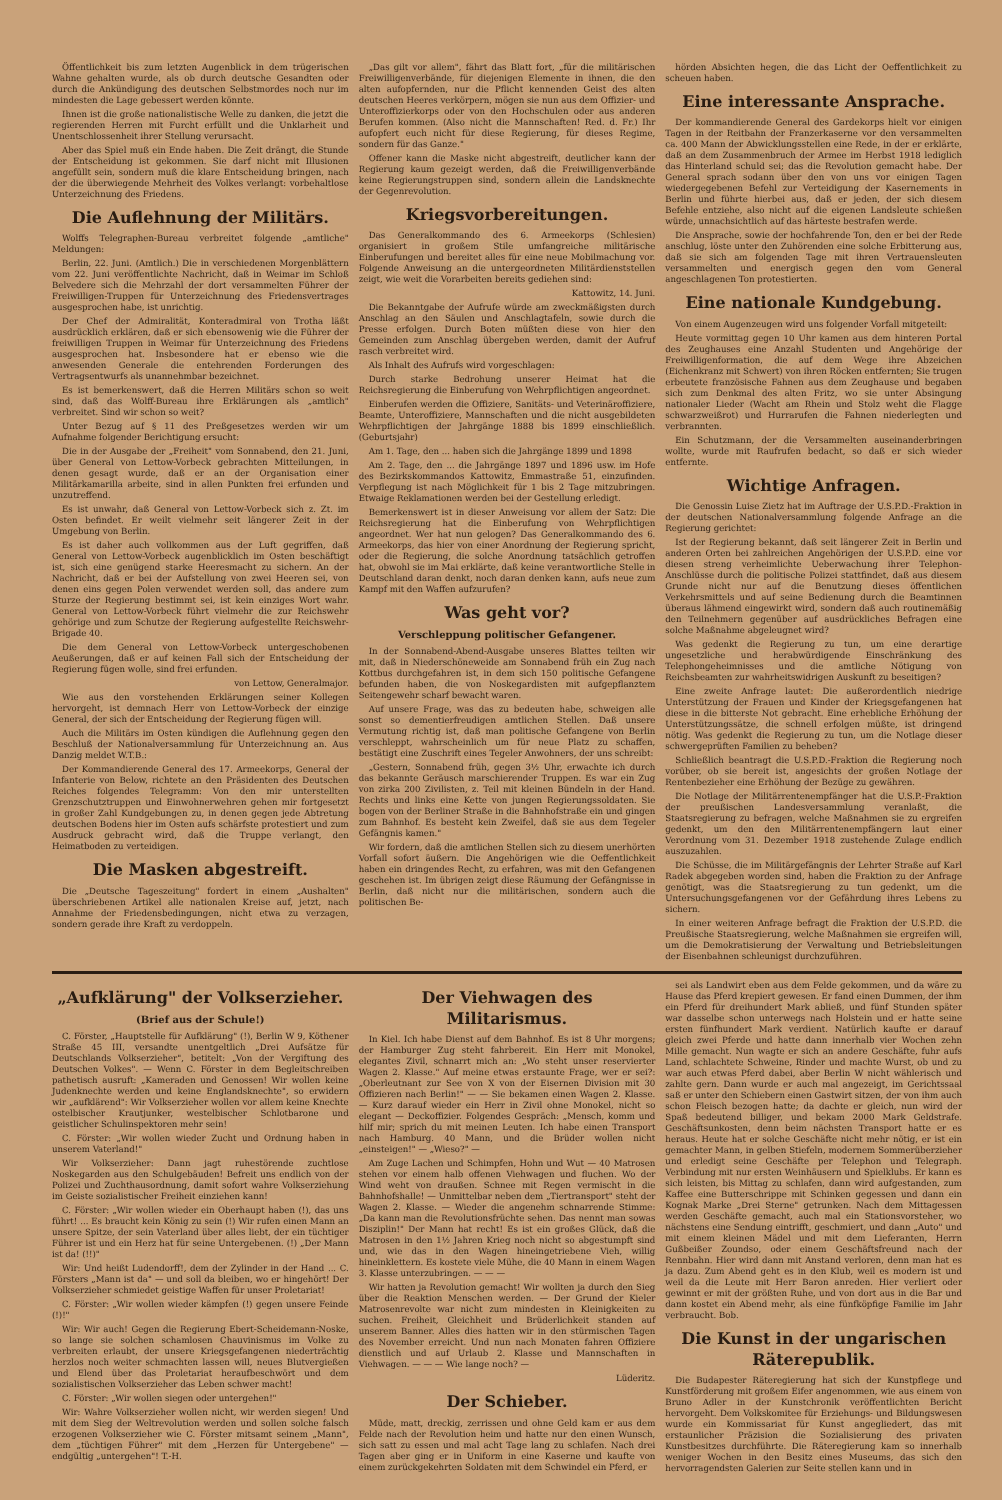Öffentlichkeit bis zum letzten Augenblick in dem trügerischen Wahne gehalten wurde, als ob durch deutsche Gesandten oder durch die Ankündigung des deutschen Selbstmordes noch nur im mindesten die Lage gebessert werden könnte.
Ihnen ist die große nationalistische Welle zu danken, die jetzt die regierenden Herren mit Furcht erfüllt und die Unklarheit und Unentschlossenheit ihrer Stellung verursacht.
Aber das Spiel muß ein Ende haben. Die Zeit drängt, die Stunde der Entscheidung ist gekommen. Sie darf nicht mit Illusionen angefüllt sein, sondern muß die klare Entscheidung bringen, nach der die überwiegende Mehrheit des Volkes verlangt: vorbehaltlose Unterzeichnung des Friedens.
Die Auflehnung der Militärs.
Wolffs Telegraphen-Bureau verbreitet folgende „amtliche" Meldungen:
Berlin, 22. Juni. (Amtlich.) Die in verschiedenen Morgenblättern vom 22. Juni veröffentlichte Nachricht, daß in Weimar im Schloß Belvedere sich die Mehrzahl der dort versammelten Führer der Freiwilligen-Truppen für Unterzeichnung des Friedensvertrages ausgesprochen habe, ist unrichtig.
Der Chef der Admiralität, Konteradmiral von Trotha läßt ausdrücklich erklären, daß er sich ebensowenig wie die Führer der freiwilligen Truppen in Weimar für Unterzeichnung des Friedens ausgesprochen hat. Insbesondere hat er ebenso wie die anwesenden Generale die entehrenden Forderungen des Vertragsentwurfs als unannehmbar bezeichnet.
Es ist bemerkenswert, daß die Herren Militärs schon so weit sind, daß das Wolff-Bureau ihre Erklärungen als „amtlich" verbreitet. Sind wir schon so weit?
Unter Bezug auf § 11 des Preßgesetzes werden wir um Aufnahme folgender Berichtigung ersucht:
Die in der Ausgabe der „Freiheit" vom Sonnabend, den 21. Juni, über General von Lettow-Vorbeck gebrachten Mitteilungen, in denen gesagt wurde, daß er an der Organisation einer Militärkamarilla arbeite, sind in allen Punkten frei erfunden und unzutreffend.
Es ist unwahr, daß General von Lettow-Vorbeck sich z. Zt. im Osten befindet. Er weilt vielmehr seit längerer Zeit in der Umgebung von Berlin.
Es ist daher auch vollkommen aus der Luft gegriffen, daß General von Lettow-Vorbeck augenblicklich im Osten beschäftigt ist, sich eine genügend starke Heeresmacht zu sichern. An der Nachricht, daß er bei der Aufstellung von zwei Heeren sei, von denen eins gegen Polen verwendet werden soll, das andere zum Sturze der Regierung bestimmt sei, ist kein einziges Wort wahr. General von Lettow-Vorbeck führt vielmehr die zur Reichswehr gehörige und zum Schutze der Regierung aufgestellte Reichswehr-Brigade 40.
Die dem General von Lettow-Vorbeck untergeschobenen Aeußerungen, daß er auf keinen Fall sich der Entscheidung der Regierung fügen wolle, sind frei erfunden.
von Lettow, Generalmajor.
Wie aus den vorstehenden Erklärungen seiner Kollegen hervorgeht, ist demnach Herr von Lettow-Vorbeck der einzige General, der sich der Entscheidung der Regierung fügen will.
Auch die Militärs im Osten kündigen die Auflehnung gegen den Beschluß der Nationalversammlung für Unterzeichnung an. Aus Danzig meldet W.T.B.:
Der Kommandierende General des 17. Armeekorps, General der Infanterie von Below, richtete an den Präsidenten des Deutschen Reiches folgendes Telegramm: Von den mir unterstellten Grenzschutztruppen und Einwohnerwehren gehen mir fortgesetzt in großer Zahl Kundgebungen zu, in denen gegen jede Abtretung deutschen Bodens hier im Osten aufs schärfste protestiert und zum Ausdruck gebracht wird, daß die Truppe verlangt, den Heimatboden zu verteidigen.
Die Masken abgestreift.
Die „Deutsche Tageszeitung" fordert in einem „Aushalten" überschriebenen Artikel alle nationalen Kreise auf, jetzt, nach Annahme der Friedensbedingungen, nicht etwa zu verzagen, sondern gerade ihre Kraft zu verdoppeln.
„Das gilt vor allem", fährt das Blatt fort, „für die militärischen Freiwilligenverbände, für diejenigen Elemente in ihnen, die den alten aufopfernden, nur die Pflicht kennenden Geist des alten deutschen Heeres verkörpern, mögen sie nun aus dem Offizier- und Unteroffizierkorps oder von den Hochschulen oder aus anderen Berufen kommen. (Also nicht die Mannschaften! Red. d. Fr.) Ihr aufopfert euch nicht für diese Regierung, für dieses Regime, sondern für das Ganze."
Offener kann die Maske nicht abgestreift, deutlicher kann der Regierung kaum gezeigt werden, daß die Freiwilligenverbände keine Regierungstruppen sind, sondern allein die Landsknechte der Gegenrevolution.
Kriegsvorbereitungen.
Das Generalkommando des 6. Armeekorps (Schlesien) organisiert in großem Stile umfangreiche militärische Einberufungen und bereitet alles für eine neue Mobilmachung vor. Folgende Anweisung an die untergeordneten Militärdienststellen zeigt, wie weit die Vorarbeiten bereits gediehen sind:
Kattowitz, 14. Juni.
Die Bekanntgabe der Aufrufe würde am zweckmäßigsten durch Anschlag an den Säulen und Anschlagtafeln, sowie durch die Presse erfolgen. Durch Boten müßten diese von hier den Gemeinden zum Anschlag übergeben werden, damit der Aufruf rasch verbreitet wird.
Als Inhalt des Aufrufs wird vorgeschlagen:
Durch starke Bedrohung unserer Heimat hat die Reichsregierung die Einberufung von Wehrpflichtigen angeordnet.
Einberufen werden die Offiziere, Sanitäts- und Veterinäroffiziere, Beamte, Unteroffiziere, Mannschaften und die nicht ausgebildeten Wehrpflichtigen der Jahrgänge 1888 bis 1899 einschließlich. (Geburtsjahr)
Am 1. Tage, den ... haben sich die Jahrgänge 1899 und 1898
Am 2. Tage, den ... die Jahrgänge 1897 und 1896 usw. im Hofe des Bezirkskommandos Kattowitz, Emmastraße 51, einzufinden. Verpflegung ist nach Möglichkeit für 1 bis 2 Tage mitzubringen. Etwaige Reklamationen werden bei der Gestellung erledigt.
Bemerkenswert ist in dieser Anweisung vor allem der Satz: Die Reichsregierung hat die Einberufung von Wehrpflichtigen angeordnet. Wer hat nun gelogen? Das Generalkommando des 6. Armeekorps, das hier von einer Anordnung der Regierung spricht, oder die Regierung, die solche Anordnung tatsächlich getroffen hat, obwohl sie im Mai erklärte, daß keine verantwortliche Stelle in Deutschland daran denkt, noch daran denken kann, aufs neue zum Kampf mit den Waffen aufzurufen?
Was geht vor?
Verschleppung politischer Gefangener.
In der Sonnabend-Abend-Ausgabe unseres Blattes teilten wir mit, daß in Niederschöneweide am Sonnabend früh ein Zug nach Kottbus durchgefahren ist, in dem sich 150 politische Gefangene befunden haben, die von Noskegardisten mit aufgepflanztem Seitengewehr scharf bewacht waren.
Auf unsere Frage, was das zu bedeuten habe, schweigen alle sonst so dementierfreudigen amtlichen Stellen. Daß unsere Vermutung richtig ist, daß man politische Gefangene von Berlin verschleppt, wahrscheinlich um für neue Platz zu schaffen, bestätigt eine Zuschrift eines Tegeler Anwohners, der uns schreibt:
„Gestern, Sonnabend früh, gegen 3½ Uhr, erwachte ich durch das bekannte Geräusch marschierender Truppen. Es war ein Zug von zirka 200 Zivilisten, z. Teil mit kleinen Bündeln in der Hand. Rechts und links eine Kette von jungen Regierungssoldaten. Sie bogen von der Berliner Straße in die Bahnhofstraße ein und gingen zum Bahnhof. Es besteht kein Zweifel, daß sie aus dem Tegeler Gefängnis kamen."
Wir fordern, daß die amtlichen Stellen sich zu diesem unerhörten Vorfall sofort äußern. Die Angehörigen wie die Oeffentlichkeit haben ein dringendes Recht, zu erfahren, was mit den Gefangenen geschehen ist. Im übrigen zeigt diese Räumung der Gefängnisse in Berlin, daß nicht nur die militärischen, sondern auch die politischen Be-
hörden Absichten hegen, die das Licht der Oeffentlichkeit zu scheuen haben.
Eine interessante Ansprache.
Der kommandierende General des Gardekorps hielt vor einigen Tagen in der Reitbahn der Franzerkaserne vor den versammelten ca. 400 Mann der Abwicklungsstellen eine Rede, in der er erklärte, daß an dem Zusammenbruch der Armee im Herbst 1918 lediglich das Hinterland schuld sei; das die Revolution gemacht habe. Der General sprach sodann über den von uns vor einigen Tagen wiedergegebenen Befehl zur Verteidigung der Kasernements in Berlin und führte hierbei aus, daß er jeden, der sich diesem Befehle entziehe, also nicht auf die eigenen Landsleute schießen würde, unnachsichtlich auf das härteste bestrafen werde.
Die Ansprache, sowie der hochfahrende Ton, den er bei der Rede anschlug, löste unter den Zuhörenden eine solche Erbitterung aus, daß sie sich am folgenden Tage mit ihren Vertrauensleuten versammelten und energisch gegen den vom General angeschlagenen Ton protestierten.
Eine nationale Kundgebung.
Von einem Augenzeugen wird uns folgender Vorfall mitgeteilt:
Heute vormittag gegen 10 Uhr kamen aus dem hinteren Portal des Zeughauses eine Anzahl Studenten und Angehörige der Freiwilligenformation, die auf dem Wege ihre Abzeichen (Eichenkranz mit Schwert) von ihren Röcken entfernten; Sie trugen erbeutete französische Fahnen aus dem Zeughause und begaben sich zum Denkmal des alten Fritz, wo sie unter Absingung nationaler Lieder (Wacht am Rhein und Stolz weht die Flagge schwarzweißrot) und Hurrarufen die Fahnen niederlegten und verbrannten.
Ein Schutzmann, der die Versammelten auseinanderbringen wollte, wurde mit Raufrufen bedacht, so daß er sich wieder entfernte.
Wichtige Anfragen.
Die Genossin Luise Zietz hat im Auftrage der U.S.P.D.-Fraktion in der deutschen Nationalversammlung folgende Anfrage an die Regierung gerichtet:
Ist der Regierung bekannt, daß seit längerer Zeit in Berlin und anderen Orten bei zahlreichen Angehörigen der U.S.P.D. eine vor diesen streng verheimlichte Ueberwachung ihrer Telephon-Anschlüsse durch die politische Polizei stattfindet, daß aus diesem Grunde nicht nur auf die Benutzung dieses öffentlichen Verkehrsmittels und auf seine Bedienung durch die Beamtinnen überaus lähmend eingewirkt wird, sondern daß auch routinemäßig den Teilnehmern gegenüber auf ausdrückliches Befragen eine solche Maßnahme abgeleugnet wird?
Was gedenkt die Regierung zu tun, um eine derartige ungesetzliche und herabwürdigende Einschränkung des Telephongeheimnisses und die amtliche Nötigung von Reichsbeamten zur wahrheitswidrigen Auskunft zu beseitigen?
Eine zweite Anfrage lautet: Die außerordentlich niedrige Unterstützung der Frauen und Kinder der Kriegsgefangenen hat diese in die bitterste Not gebracht. Eine erhebliche Erhöhung der Unterstützungssätze, die schnell erfolgen müßte, ist dringend nötig. Was gedenkt die Regierung zu tun, um die Notlage dieser schwergeprüften Familien zu beheben?
Schließlich beantragt die U.S.P.D.-Fraktion die Regierung noch vorüber, ob sie bereit ist, angesichts der großen Notlage der Rentenbezieher eine Erhöhung der Bezüge zu gewähren.
Die Notlage der Militärrentenempfänger hat die U.S.P.-Fraktion der preußischen Landesversammlung veranlaßt, die Staatsregierung zu befragen, welche Maßnahmen sie zu ergreifen gedenkt, um den den Militärrentenempfängern laut einer Verordnung vom 31. Dezember 1918 zustehende Zulage endlich auszuzahlen.
Die Schüsse, die im Militärgefängnis der Lehrter Straße auf Karl Radek abgegeben worden sind, haben die Fraktion zu der Anfrage genötigt, was die Staatsregierung zu tun gedenkt, um die Untersuchungsgefangenen vor der Gefährdung ihres Lebens zu sichern.
In einer weiteren Anfrage befragt die Fraktion der U.S.P.D. die Preußische Staatsregierung, welche Maßnahmen sie ergreifen will, um die Demokratisierung der Verwaltung und Betriebsleitungen der Eisenbahnen schleunigst durchzuführen.
„Aufklärung" der Volkserzieher.
(Brief aus der Schule!)
C. Förster, „Hauptstelle für Aufklärung" (!), Berlin W 9, Köthener Straße 45 III, versandte unentgeltlich „Drei Aufsätze für Deutschlands Volkserzieher", betitelt: „Von der Vergiftung des Deutschen Volkes". — Wenn C. Förster in dem Begleitschreiben pathetisch ausruft: „Kameraden und Genossen! Wir wollen keine Judenknechte werden und keine Englandsknechte", so erwidern wir „aufklärend": Wir Volkserzieher wollen vor allem keine Knechte ostelbischer Krautjunker, westelbischer Schlotbarone und geistlicher Schulinspektoren mehr sein!
C. Förster: „Wir wollen wieder Zucht und Ordnung haben in unserem Vaterland!"
Wir Volkserzieher: Dann jagt ruhestörende zuchtlose Noskegarden aus den Schulgebäuden! Befreit uns endlich von der Polizei und Zuchthausordnung, damit sofort wahre Volkserziehung im Geiste sozialistischer Freiheit einziehen kann!
C. Förster: „Wir wollen wieder ein Oberhaupt haben (!), das uns führt! ... Es braucht kein König zu sein (!) Wir rufen einen Mann an unsere Spitze, der sein Vaterland über alles liebt, der ein tüchtiger Führer ist und ein Herz hat für seine Untergebenen. (!) „Der Mann ist da! (!!)"
Wir: Und heißt Ludendorff!, dem der Zylinder in der Hand ... C. Försters „Mann ist da" — und soll da bleiben, wo er hingehört! Der Volkserzieher schmiedet geistige Waffen für unser Proletariat!
C. Förster: „Wir wollen wieder kämpfen (!) gegen unsere Feinde (!)!"
Wir: Wir auch! Gegen die Regierung Ebert-Scheidemann-Noske, so lange sie solchen schamlosen Chauvinismus im Volke zu verbreiten erlaubt, der unsere Kriegsgefangenen niederträchtig herzlos noch weiter schmachten lassen will, neues Blutvergießen und Elend über das Proletariat heraufbeschwört und dem sozialistischen Volkserzieher das Leben schwer macht!
C. Förster: „Wir wollen siegen oder untergehen!"
Wir: Wahre Volkserzieher wollen nicht, wir werden siegen! Und mit dem Sieg der Weltrevolution werden und sollen solche falsch erzogenen Volkserzieher wie C. Förster mitsamt seinem „Mann", dem „tüchtigen Führer" mit dem „Herzen für Untergebene" — endgültig „untergehen"! T.-H.
Der Viehwagen des Militarismus.
In Kiel. Ich habe Dienst auf dem Bahnhof. Es ist 8 Uhr morgens; der Hamburger Zug steht fahrbereit. Ein Herr mit Monokel, elegantes Zivil, schnarrt mich an: „Wo steht unser reservierter Wagen 2. Klasse." Auf meine etwas erstaunte Frage, wer er sei?: „Oberleutnant zur See von X von der Eisernen Division mit 30 Offizieren nach Berlin!" — — Sie bekamen einen Wagen 2. Klasse. — Kurz darauf wieder ein Herr in Zivil ohne Monokel, nicht so elegant — Deckoffizier. Folgendes Gespräch: „Mensch, komm und hilf mir; sprich du mit meinen Leuten. Ich habe einen Transport nach Hamburg. 40 Mann, und die Brüder wollen nicht „einsteigen!" — „Wieso?" —
Am Zuge Lachen und Schimpfen, Hohn und Wut — 40 Matrosen stehen vor einem halb offenen Viehwagen und fluchen. Wo der Wind weht von draußen. Schnee mit Regen vermischt in die Bahnhofshalle! — Unmittelbar neben dem „Tiertransport" steht der Wagen 2. Klasse. — Wieder die angenehm schnarrende Stimme: „Da kann man die Revolutionsfrüchte sehen. Das nennt man sowas Disziplin!" Der Mann hat recht! Es ist ein großes Glück, daß die Matrosen in den 1½ Jahren Krieg noch nicht so abgestumpft sind und, wie das in den Wagen hineingetriebene Vieh, willig hineinklettern. Es kostete viele Mühe, die 40 Mann in einem Wagen 3. Klasse unterzubringen. — — —
Wir hatten ja Revolution gemacht! Wir wollten ja durch den Sieg über die Reaktion Menschen werden. — Der Grund der Kieler Matrosenrevolte war nicht zum mindesten in Kleinigkeiten zu suchen. Freiheit, Gleichheit und Brüderlichkeit standen auf unserem Banner. Alles dies hatten wir in den stürmischen Tagen des November erreicht. Und nun nach Monaten fahren Offiziere dienstlich und auf Urlaub 2. Klasse und Mannschaften in Viehwagen. — — — Wie lange noch? —
Lüderitz.
Der Schieber.
Müde, matt, dreckig, zerrissen und ohne Geld kam er aus dem Felde nach der Revolution heim und hatte nur den einen Wunsch, sich satt zu essen und mal acht Tage lang zu schlafen. Nach drei Tagen aber ging er in Uniform in eine Kaserne und kaufte von einem zurückgekehrten Soldaten mit dem Schwindel ein Pferd, er
sei als Landwirt eben aus dem Felde gekommen, und da wäre zu Hause das Pferd krepiert gewesen. Er fand einen Dummen, der ihm ein Pferd für dreihundert Mark abließ, und fünf Stunden später war dasselbe schon unterwegs nach Holstein und er hatte seine ersten fünfhundert Mark verdient. Natürlich kaufte er darauf gleich zwei Pferde und hatte dann innerhalb vier Wochen zehn Mille gemacht. Nun wagte er sich an andere Geschäfte, fuhr aufs Land, schlachtete Schweine, Rinder und machte Wurst, ob und zu war auch etwas Pferd dabei, aber Berlin W nicht wählerisch und zahlte gern. Dann wurde er auch mal angezeigt, im Gerichtssaal saß er unter den Schiebern einen Gastwirt sitzen, der von ihm auch schon Fleisch bezogen hatte; da dachte er gleich, nun wird der Spaß bedeutend billiger, und bekam 2000 Mark Geldstrafe. Geschäftsunkosten, denn beim nächsten Transport hatte er es heraus. Heute hat er solche Geschäfte nicht mehr nötig, er ist ein gemachter Mann, in gelben Stiefeln, modernem Sommerüberzieher und erledigt seine Geschäfte per Telephon und Telegraph. Verbindung mit nur ersten Weinhäusern und Spielklubs. Er kann es sich leisten, bis Mittag zu schlafen, dann wird aufgestanden, zum Kaffee eine Butterschrippe mit Schinken gegessen und dann ein Kognak Marke „Drei Sterne" getrunken. Nach dem Mittagessen werden Geschäfte gemacht, auch mal ein Stationsvorsteher, wo nächstens eine Sendung eintrifft, geschmiert, und dann „Auto" und mit einem kleinen Mädel und mit dem Lieferanten, Herrn Gußbeißer Zoundso, oder einem Geschäftsfreund nach der Rennbahn. Hier wird dann mit Anstand verloren, denn man hat es ja dazu. Zum Abend geht es in den Klub, weil es modern ist und weil da die Leute mit Herr Baron anreden. Hier verliert oder gewinnt er mit der größten Ruhe, und von dort aus in die Bar und dann kostet ein Abend mehr, als eine fünfköpfige Familie im Jahr verbraucht. Bob.
Die Kunst in der ungarischen Räterepublik.
Die Budapester Räteregierung hat sich der Kunstpflege und Kunstförderung mit großem Eifer angenommen, wie aus einem von Bruno Adler in der Kunstchronik veröffentlichten Bericht hervorgeht. Dem Volkskomitee für Erziehungs- und Bildungswesen wurde ein Kommissariat für Kunst angegliedert, das mit erstaunlicher Präzision die Sozialisierung des privaten Kunstbesitzes durchführte. Die Räteregierung kam so innerhalb weniger Wochen in den Besitz eines Museums, das sich den hervorragendsten Galerien zur Seite stellen kann und in